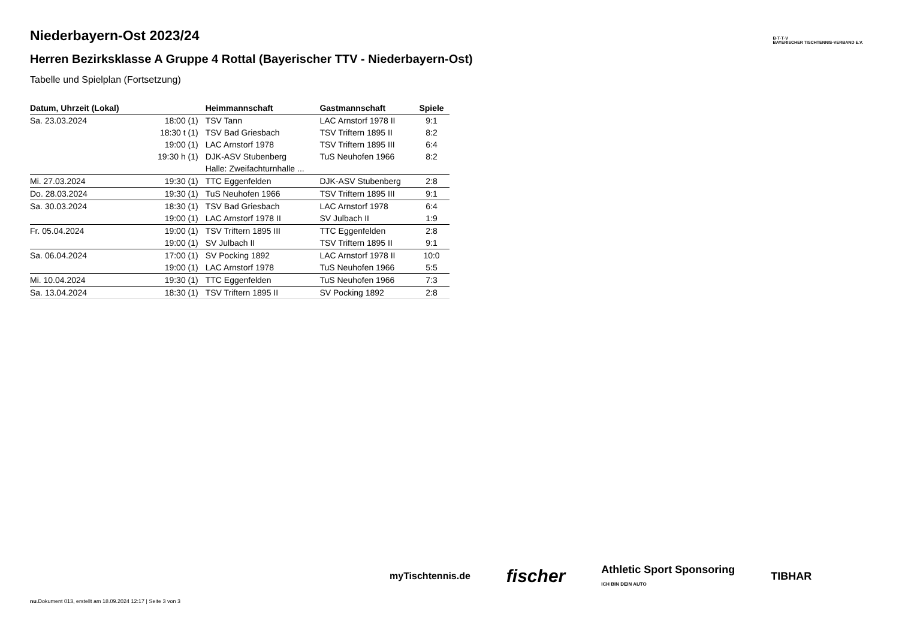B·T·T·V
BAYERISCHER TISCHTENNIS-VERBAND E.V.
Niederbayern-Ost 2023/24
Herren Bezirksklasse A Gruppe 4 Rottal (Bayerischer TTV - Niederbayern-Ost)
Tabelle und Spielplan (Fortsetzung)
| Datum, Uhrzeit (Lokal) | | Heimmannschaft | Gastmannschaft | Spiele |
| --- | --- | --- | --- | --- |
| Sa. 23.03.2024 | 18:00 (1) | TSV Tann | LAC Arnstorf 1978 II | 9:1 |
| | 18:30 t (1) | TSV Bad Griesbach | TSV Triftern 1895 II | 8:2 |
| | 19:00 (1) | LAC Arnstorf 1978 | TSV Triftern 1895 III | 6:4 |
| | 19:30 h (1) | DJK-ASV Stubenberg | TuS Neuhofen 1966 | 8:2 |
| | | Halle: Zweifachturnhalle ... | | |
| Mi. 27.03.2024 | 19:30 (1) | TTC Eggenfelden | DJK-ASV Stubenberg | 2:8 |
| Do. 28.03.2024 | 19:30 (1) | TuS Neuhofen 1966 | TSV Triftern 1895 III | 9:1 |
| Sa. 30.03.2024 | 18:30 (1) | TSV Bad Griesbach | LAC Arnstorf 1978 | 6:4 |
| | 19:00 (1) | LAC Arnstorf 1978 II | SV Julbach II | 1:9 |
| Fr. 05.04.2024 | 19:00 (1) | TSV Triftern 1895 III | TTC Eggenfelden | 2:8 |
| | 19:00 (1) | SV Julbach II | TSV Triftern 1895 II | 9:1 |
| Sa. 06.04.2024 | 17:00 (1) | SV Pocking 1892 | LAC Arnstorf 1978 II | 10:0 |
| | 19:00 (1) | LAC Arnstorf 1978 | TuS Neuhofen 1966 | 5:5 |
| Mi. 10.04.2024 | 19:30 (1) | TTC Eggenfelden | TuS Neuhofen 1966 | 7:3 |
| Sa. 13.04.2024 | 18:30 (1) | TSV Triftern 1895 II | SV Pocking 1892 | 2:8 |
myTischtennis.de fischer Athletic Sport Sponsoring
ICH BIN DEIN AUTO TIBHAR
nu.Dokument 013, erstellt am 18.09.2024 12:17 | Seite 3 von 3